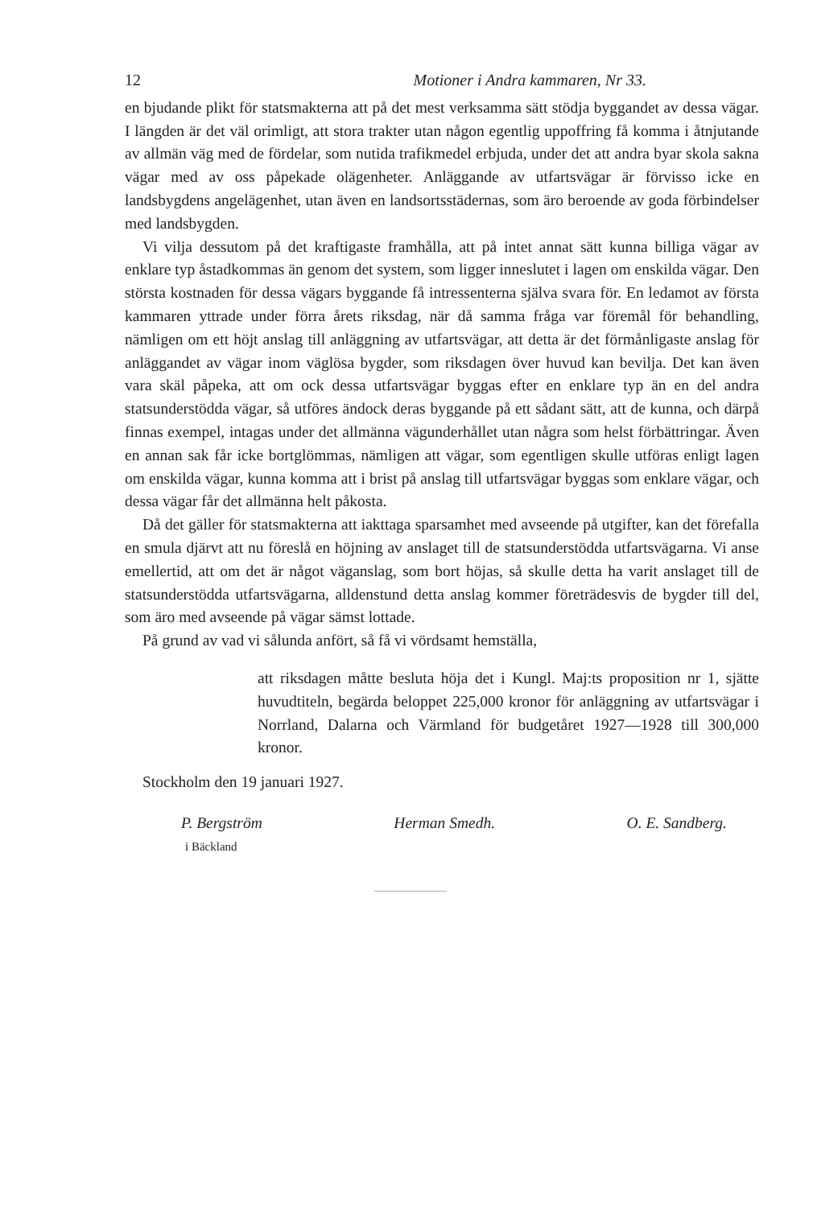12 Motioner i Andra kammaren, Nr 33.
en bjudande plikt för statsmakterna att på det mest verksamma sätt stödja byggandet av dessa vägar. I längden är det väl orimligt, att stora trakter utan någon egentlig uppoffring få komma i åtnjutande av allmän väg med de fördelar, som nutida trafikmedel erbjuda, under det att andra byar skola sakna vägar med av oss påpekade olägenheter. Anläggande av utfartsvägar är förvisso icke en landsbygdens angelägenhet, utan även en landsortsstädernas, som äro beroende av goda förbindelser med landsbygden.
Vi vilja dessutom på det kraftigaste framhålla, att på intet annat sätt kunna billiga vägar av enklare typ åstadkommas än genom det system, som ligger inneslutet i lagen om enskilda vägar. Den största kostnaden för dessa vägars byggande få intressenterna själva svara för. En ledamot av första kammaren yttrade under förra årets riksdag, när då samma fråga var föremål för behandling, nämligen om ett höjt anslag till anläggning av utfartsvägar, att detta är det förmånligaste anslag för anläggandet av vägar inom väglösa bygder, som riksdagen över huvud kan bevilja. Det kan även vara skäl påpeka, att om ock dessa utfartsvägar byggas efter en enklare typ än en del andra statsunderstödda vägar, så utföres ändock deras byggande på ett sådant sätt, att de kunna, och därpå finnas exempel, intagas under det allmänna vägunderhållet utan några som helst förbättringar. Även en annan sak får icke bortglömmas, nämligen att vägar, som egentligen skulle utföras enligt lagen om enskilda vägar, kunna komma att i brist på anslag till utfartsvägar byggas som enklare vägar, och dessa vägar får det allmänna helt påkosta.
Då det gäller för statsmakterna att iakttaga sparsamhet med avseende på utgifter, kan det förefalla en smula djärvt att nu föreslå en höjning av anslaget till de statsunderstödda utfartsvägarna. Vi anse emellertid, att om det är något väganslag, som bort höjas, så skulle detta ha varit anslaget till de statsunderstödda utfartsvägarna, alldenstund detta anslag kommer företrädesvis de bygder till del, som äro med avseende på vägar sämst lottade.
På grund av vad vi sålunda anfört, så få vi vördsamt hemställa,
att riksdagen måtte besluta höja det i Kungl. Maj:ts proposition nr 1, sjätte huvudtiteln, begärda beloppet 225,000 kronor för anläggning av utfartsvägar i Norrland, Dalarna och Värmland för budgetåret 1927—1928 till 300,000 kronor.
Stockholm den 19 januari 1927.
P. Bergström Herman Smedh. O. E. Sandberg.
i Bäckland